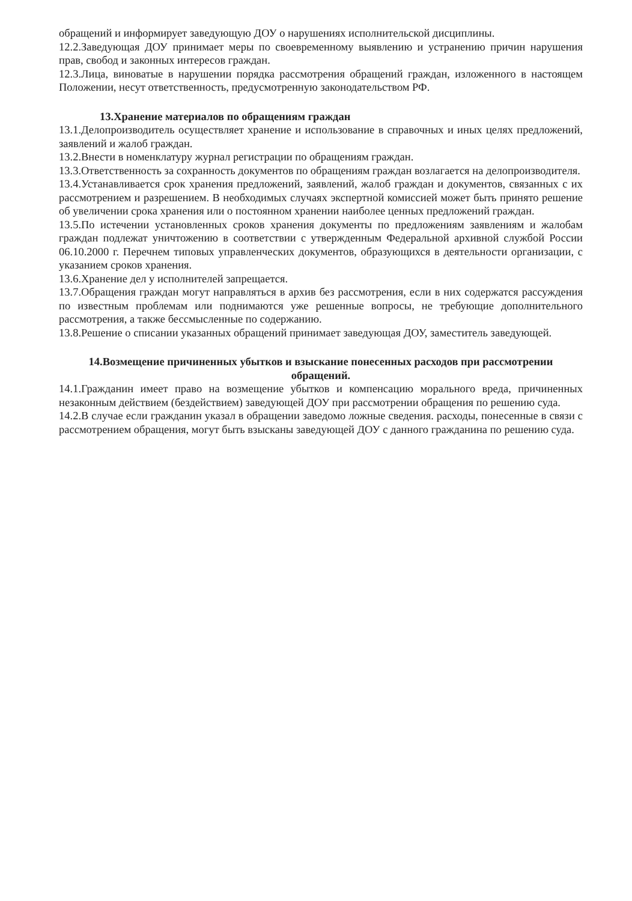обращений и информирует заведующую ДОУ о нарушениях исполнительской дисциплины.
12.2.Заведующая ДОУ принимает меры по своевременному выявлению и устранению причин нарушения прав, свобод и законных интересов граждан.
12.3.Лица, виноватые в нарушении порядка рассмотрения обращений граждан, изложенного в настоящем Положении, несут ответственность, предусмотренную законодательством РФ.
13.Хранение материалов по обращениям граждан
13.1.Делопроизводитель осуществляет хранение и использование в справочных и иных целях предложений, заявлений и жалоб граждан.
13.2.Внести в номенклатуру журнал регистрации по обращениям граждан.
13.3.Ответственность за сохранность документов по обращениям граждан возлагается на делопроизводителя.
13.4.Устанавливается срок хранения предложений, заявлений, жалоб граждан и документов, связанных с их рассмотрением и разрешением. В необходимых случаях экспертной комиссией может быть принято решение об увеличении срока хранения или о постоянном хранении наиболее ценных предложений граждан.
13.5.По истечении установленных сроков хранения документы по предложениям заявлениям и жалобам граждан подлежат уничтожению в соответствии с утвержденным Федеральной архивной службой России 06.10.2000 г. Перечнем типовых управленческих документов, образующихся в деятельности организации, с указанием сроков хранения.
13.6.Хранение дел у исполнителей запрещается.
13.7.Обращения граждан могут направляться в архив без рассмотрения, если в них содержатся рассуждения по известным проблемам или поднимаются уже решенные вопросы, не требующие дополнительного рассмотрения, а также бессмысленные по содержанию.
13.8.Решение о списании указанных обращений принимает заведующая ДОУ, заместитель заведующей.
14.Возмещение причиненных убытков и взыскание понесенных расходов при рассмотрении обращений.
14.1.Гражданин имеет право на возмещение убытков и компенсацию морального вреда, причиненных незаконным действием (бездействием) заведующей ДОУ при рассмотрении обращения по решению суда.
14.2.В случае если гражданин указал в обращении заведомо ложные сведения. расходы, понесенные в связи с рассмотрением обращения, могут быть взысканы заведующей ДОУ с данного гражданина по решению суда.